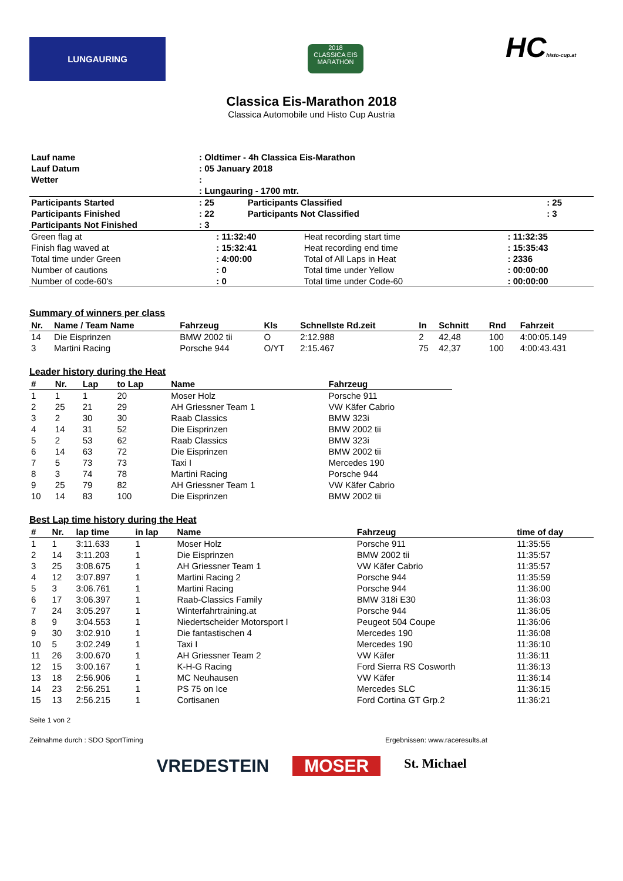LUNGAURING
2018
CLASSICA EIS MARATHON
HChisto-cup.at
Classica Eis-Marathon 2018
Classica Automobile und Histo Cup Austria
| Lauf name | : Oldtimer - 4h Classica Eis-Marathon | | |
| Lauf Datum | : 05 January 2018 | | |
| Wetter | : | | |
| | : Lungauring - 1700 mtr. | | |
| Participants Started | : 25 | Participants Classified | : 25 |
| Participants Finished | : 22 | Participants Not Classified | : 3 |
| Participants Not Finished | : 3 | | |
| Green flag at | : 11:32:40 | Heat recording start time | : 11:32:35 |
| Finish flag waved at | : 15:32:41 | Heat recording end time | : 15:35:43 |
| Total time under Green | : 4:00:00 | Total of All Laps in Heat | : 2336 |
| Number of cautions | : 0 | Total time under Yellow | : 00:00:00 |
| Number of code-60's | : 0 | Total time under Code-60 | : 00:00:00 |
Summary of winners per class
| Nr. | Name / Team Name | Fahrzeug | Kls | Schnellste Rd.zeit | In | Schnitt | Rnd | Fahrzeit |
| --- | --- | --- | --- | --- | --- | --- | --- | --- |
| 14 | Die Eisprinzen | BMW 2002 tii | O | 2:12.988 | 2 | 42,48 | 100 | 4:00:05.149 |
| 3 | Martini Racing | Porsche 944 | O/YT | 2:15.467 | 75 | 42,37 | 100 | 4:00:43.431 |
Leader history during the Heat
| # | Nr. | Lap | to Lap | Name | Fahrzeug |
| --- | --- | --- | --- | --- | --- |
| 1 | 1 | 1 | 20 | Moser Holz | Porsche 911 |
| 2 | 25 | 21 | 29 | AH Griessner Team 1 | VW Käfer Cabrio |
| 3 | 2 | 30 | 30 | Raab Classics | BMW 323i |
| 4 | 14 | 31 | 52 | Die Eisprinzen | BMW 2002 tii |
| 5 | 2 | 53 | 62 | Raab Classics | BMW 323i |
| 6 | 14 | 63 | 72 | Die Eisprinzen | BMW 2002 tii |
| 7 | 5 | 73 | 73 | Taxi I | Mercedes 190 |
| 8 | 3 | 74 | 78 | Martini Racing | Porsche 944 |
| 9 | 25 | 79 | 82 | AH Griessner Team 1 | VW Käfer Cabrio |
| 10 | 14 | 83 | 100 | Die Eisprinzen | BMW 2002 tii |
Best Lap time history during the Heat
| # | Nr. | lap time | in lap | Name | Fahrzeug | time of day |
| --- | --- | --- | --- | --- | --- | --- |
| 1 | 1 | 3:11.633 | 1 | Moser Holz | Porsche 911 | 11:35:55 |
| 2 | 14 | 3:11.203 | 1 | Die Eisprinzen | BMW 2002 tii | 11:35:57 |
| 3 | 25 | 3:08.675 | 1 | AH Griessner Team 1 | VW Käfer Cabrio | 11:35:57 |
| 4 | 12 | 3:07.897 | 1 | Martini Racing 2 | Porsche 944 | 11:35:59 |
| 5 | 3 | 3:06.761 | 1 | Martini Racing | Porsche 944 | 11:36:00 |
| 6 | 17 | 3:06.397 | 1 | Raab-Classics Family | BMW 318i E30 | 11:36:03 |
| 7 | 24 | 3:05.297 | 1 | Winterfahrtraining.at | Porsche 944 | 11:36:05 |
| 8 | 9 | 3:04.553 | 1 | Niedertscheider Motorsport I | Peugeot 504 Coupe | 11:36:06 |
| 9 | 30 | 3:02.910 | 1 | Die fantastischen 4 | Mercedes 190 | 11:36:08 |
| 10 | 5 | 3:02.249 | 1 | Taxi I | Mercedes 190 | 11:36:10 |
| 11 | 26 | 3:00.670 | 1 | AH Griessner Team 2 | VW Käfer | 11:36:11 |
| 12 | 15 | 3:00.167 | 1 | K-H-G Racing | Ford Sierra RS Cosworth | 11:36:13 |
| 13 | 18 | 2:56.906 | 1 | MC Neuhausen | VW Käfer | 11:36:14 |
| 14 | 23 | 2:56.251 | 1 | PS 75 on Ice | Mercedes SLC | 11:36:15 |
| 15 | 13 | 2:56.215 | 1 | Cortisanen | Ford Cortina GT Grp.2 | 11:36:21 |
Seite 1 von 2
Zeitnahme durch : SDO SportTiming Ergebnissen: www.raceresults.at
VREDESTEIN MOSER St. Michael